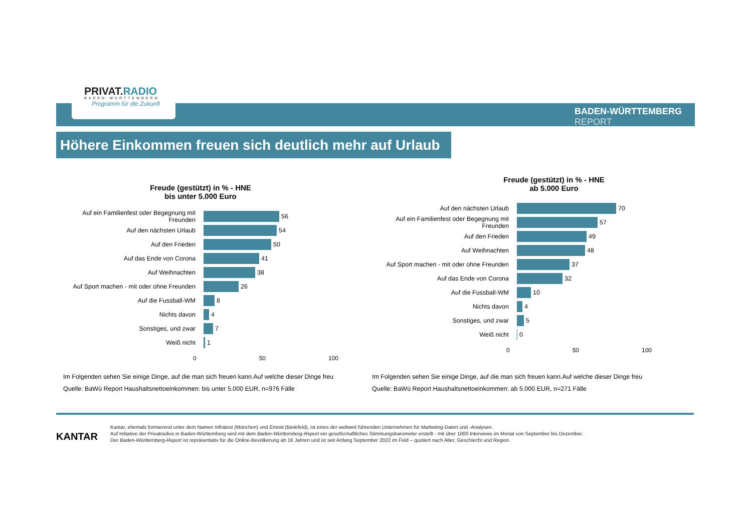PRIVAT.RADIO
BADEN-WÜRTTEMBERG
Programm für die Zukunft
BADEN-WÜRTTEMBERG
REPORT
Höhere Einkommen freuen sich deutlich mehr auf Urlaub
Freude (gestützt) in % - HNE
bis unter 5.000 Euro
Auf ein Familienfest oder Begegnung mit Freunden
56
Auf den nächsten Urlaub
54
Auf den Frieden
50
Auf das Ende von Corona
41
Auf Weihnachten
38
Auf Sport machen - mit oder ohne Freunden
26
Auf die Fussball-WM
8
Nichts davon
4
Sonstiges, und zwar
7
Weiß nicht
1
0 50 100
Im Folgenden sehen Sie einige Dinge, auf die man sich freuen kann.Auf welche dieser Dinge freu
Quelle: BaWü Report Haushaltsnettoeinkommen: bis unter 5.000 EUR, n=976 Fälle
Freude (gestützt) in % - HNE
ab 5.000 Euro
Auf den nächsten Urlaub
70
Auf ein Familienfest oder Begegnung mit Freunden
57
Auf den Frieden
49
Auf Weihnachten
48
Auf Sport machen - mit oder ohne Freunden
37
Auf das Ende von Corona
32
Auf die Fussball-WM
10
Nichts davon
4
Sonstiges, und zwar
5
Weiß nicht
0
0 50 100
Im Folgenden sehen Sie einige Dinge, auf die man sich freuen kann.Auf welche dieser Dinge freu
Quelle: BaWü Report Haushaltsnettoeinkommen: ab 5.000 EUR, n=271 Fälle
KANTAR
Kantar, ehemals formierend unter dem Namen Infratest (München) und Emnid (Bielefeld), ist eines der weltweit führenden Unternehmen für Marketing-Daten und -Analysen.
Auf Initiative der Privatradios in Baden-Württemberg wird mit dem Baden-Württemberg-Report ein gesellschaftliches Stimmungsbarometer erstellt - mit über 1000 Interviews im Monat von September bis Dezember.
Der Baden-Württemberg-Report ist repräsentativ für die Online-Bevölkerung ab 16 Jahren und ist seit Anfang September 2022 im Feld – quotiert nach Alter, Geschlecht und Region.